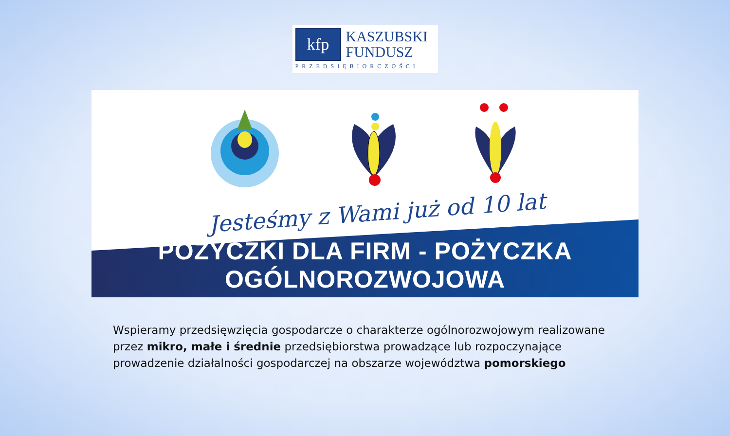kfp
KASZUBSKI
FUNDUSZ
PRZEDSIĘBIORCZOŚCI
Jesteśmy z Wami już od 10 lat
POŻYCZKI DLA FIRM - POŻYCZKA OGÓLNOROZWOJOWA
Wspieramy przedsięwzięcia gospodarcze o charakterze ogólnorozwojowym realizowane przez mikro, małe i średnie przedsiębiorstwa prowadzące lub rozpoczynające prowadzenie działalności gospodarczej na obszarze województwa pomorskiego